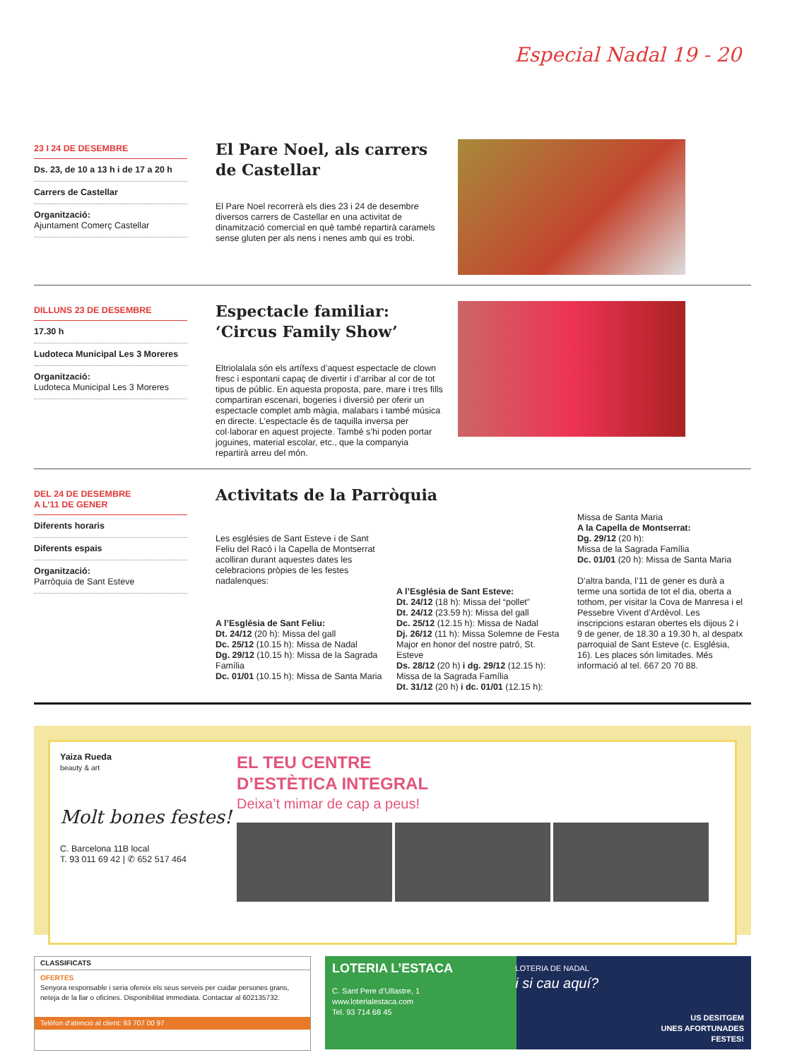Especial Nadal 19 - 20
23 I 24 DE DESEMBRE
Ds. 23, de 10 a 13 h i de 17 a 20 h
Carrers de Castellar
Organització:
Ajuntament Comerç Castellar
El Pare Noel, als carrers de Castellar
El Pare Noel recorrerà els dies 23 i 24 de desembre diversos carrers de Castellar en una activitat de dinamització comercial en què també repartirà caramels sense gluten per als nens i nenes amb qui es trobi.
DILLUNS 23 DE DESEMBRE
17.30 h
Ludoteca Municipal Les 3 Moreres
Organització:
Ludoteca Municipal Les 3 Moreres
Espectacle familiar: ‘Circus Family Show’
Eltriolalala són els artífexs d’aquest espectacle de clown fresc i espontani capaç de divertir i d’arribar al cor de tot tipus de públic. En aquesta proposta, pare, mare i tres fills compartiran escenari, bogeries i diversió per oferir un espectacle complet amb màgia, malabars i també música en directe. L’espectacle és de taquilla inversa per col·laborar en aquest projecte. També s’hi poden portar joguines, material escolar, etc., que la companyia repartirà arreu del món.
DEL 24 DE DESEMBRE
A L’11 DE GENER
Diferents horaris
Diferents espais
Organització:
Parròquia de Sant Esteve
Activitats de la Parròquia
Les esglésies de Sant Esteve i de Sant Feliu del Racó i la Capella de Montserrat acolliran durant aquestes dates les celebracions pròpies de les festes nadalenques:
A l’Església de Sant Feliu:
Dt. 24/12 (20 h): Missa del gall
Dc. 25/12 (10.15 h): Missa de Nadal
Dg. 29/12 (10.15 h): Missa de la Sagrada Família
Dc. 01/01 (10.15 h): Missa de Santa Maria
A l’Església de Sant Esteve:
Dt. 24/12 (18 h): Missa del “pollet”
Dt. 24/12 (23.59 h): Missa del gall
Dc. 25/12 (12.15 h): Missa de Nadal
Dj. 26/12 (11 h): Missa Solemne de Festa Major en honor del nostre patró, St. Esteve
Ds. 28/12 (20 h) i dg. 29/12 (12.15 h): Missa de la Sagrada Família
Dt. 31/12 (20 h) i dc. 01/01 (12.15 h):
Missa de Santa Maria
A la Capella de Montserrat:
Dg. 29/12 (20 h):
Missa de la Sagrada Família
Dc. 01/01 (20 h): Missa de Santa Maria
D’altra banda, l’11 de gener es durà a terme una sortida de tot el dia, oberta a tothom, per visitar la Cova de Manresa i el Pessebre Vivent d’Ardèvol. Les inscripcions estaran obertes els dijous 2 i 9 de gener, de 18.30 a 19.30 h, al despatx parroquial de Sant Esteve (c. Església, 16). Les places són limitades. Més informació al tel. 667 20 70 88.
Yaiza Rueda
beauty & art
Molt bones festes!
C. Barcelona 11B local
T. 93 011 69 42 | ✆ 652 517 464
EL TEU CENTRE
D’ESTÈTICA INTEGRAL
Deixa’t mimar de cap a peus!
CLASSIFICATS
OFERTES
Senyora responsable i seria ofereix els seus serveis per cuidar persones grans, neteja de la llar o oficines. Disponibilitat immediata. Contactar al 602135732.
Telèfon d’atenció al client: 93 707 00 97
LOTERIA L’ESTACA
C. Sant Pere d’Ullastre, 1
www.loterialestaca.com
Tel. 93 714 68 45
LOTERIA DE NADAL
i si cau aquí?
US DESITGEM
UNES AFORTUNADES
FESTES!